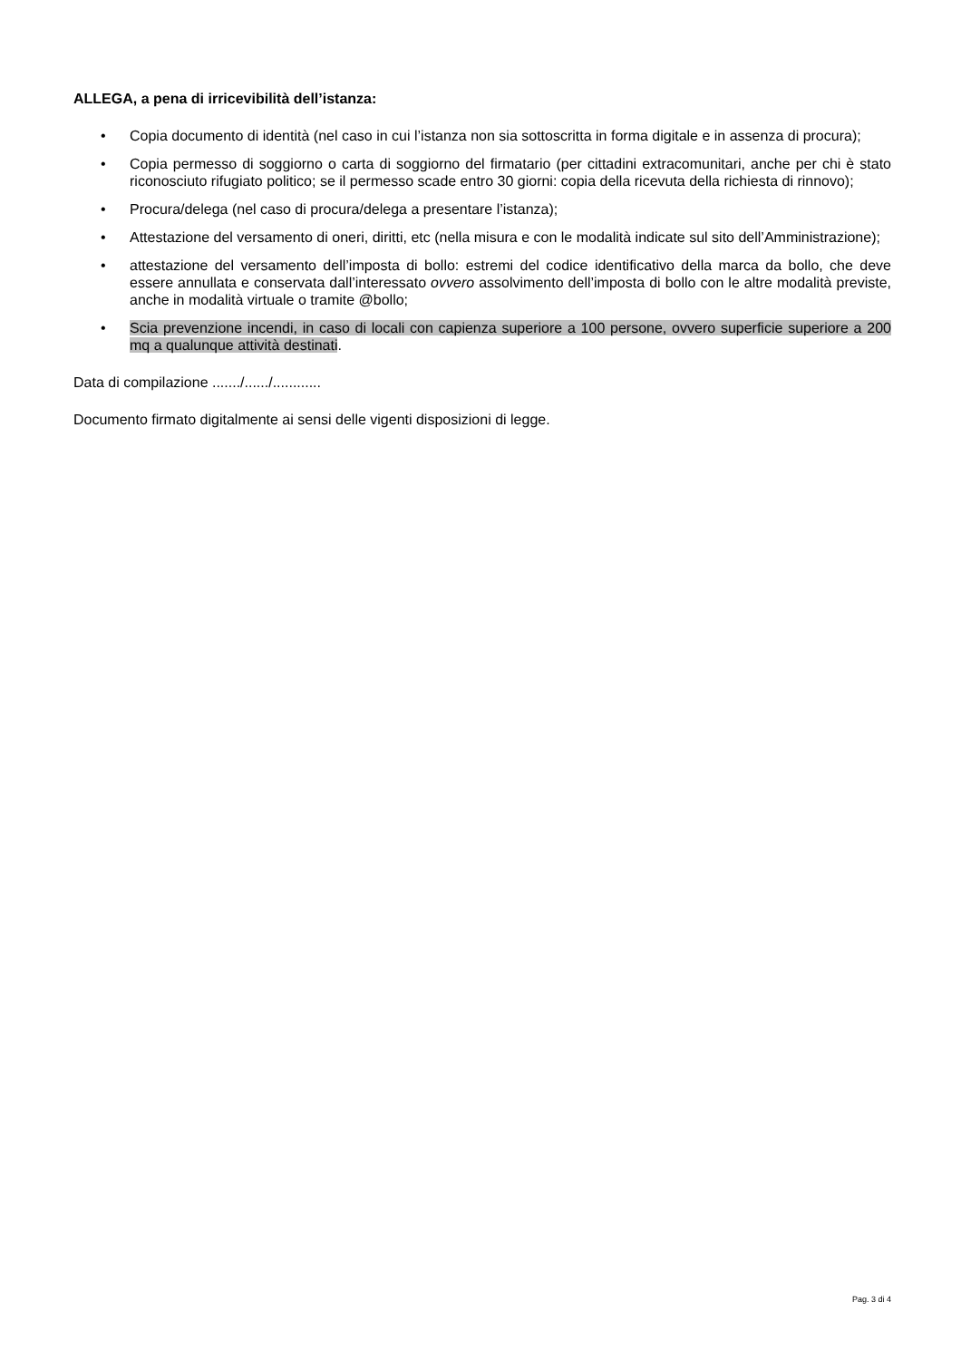ALLEGA, a pena di irricevibilità dell’istanza:
• Copia documento di identità (nel caso in cui l’istanza non sia sottoscritta in forma digitale e in assenza di procura);
• Copia permesso di soggiorno o carta di soggiorno del firmatario (per cittadini extracomunitari, anche per chi è stato riconosciuto rifugiato politico; se il permesso scade entro 30 giorni: copia della ricevuta della richiesta di rinnovo);
• Procura/delega (nel caso di procura/delega a presentare l’istanza);
• Attestazione del versamento di oneri, diritti, etc (nella misura e con le modalità indicate sul sito dell’Amministrazione);
• attestazione del versamento dell’imposta di bollo: estremi del codice identificativo della marca da bollo, che deve essere annullata e conservata dall’interessato ovvero assolvimento dell’imposta di bollo con le altre modalità previste, anche in modalità virtuale o tramite @bollo;
• Scia prevenzione incendi, in caso di locali con capienza superiore a 100 persone, ovvero superficie superiore a 200 mq a qualunque attività destinati.
Data di compilazione ......./....../............
Documento firmato digitalmente ai sensi delle vigenti disposizioni di legge.
Pag. 3 di 4